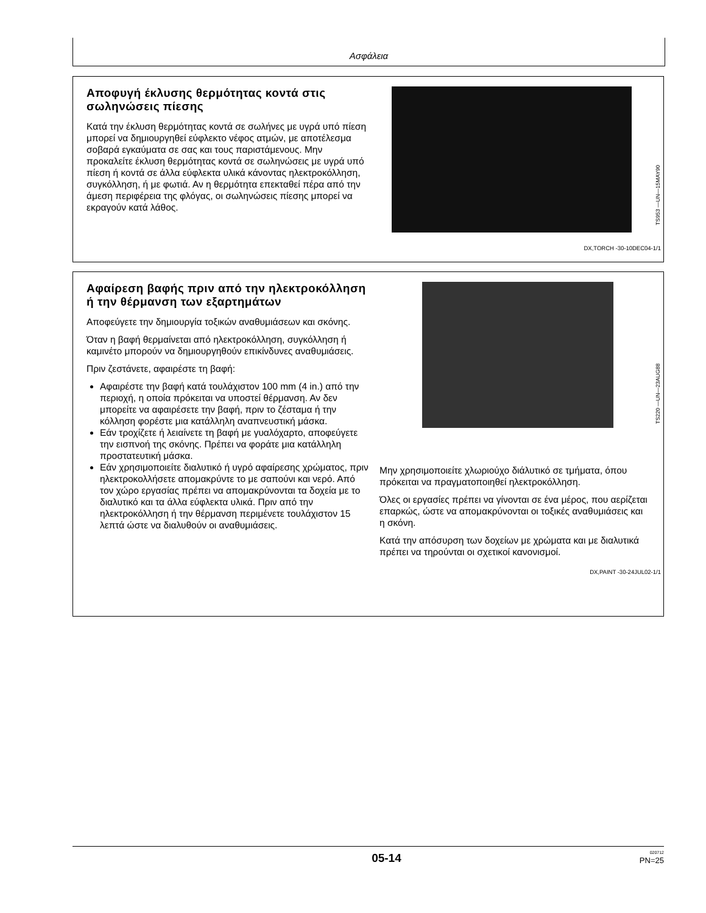Ασφάλεια
Αποφυγή έκλυσης θερμότητας κοντά στις σωληνώσεις πίεσης
Κατά την έκλυση θερμότητας κοντά σε σωλήνες με υγρά υπό πίεση μπορεί να δημιουργηθεί εύφλεκτο νέφος ατμών, με αποτέλεσμα σοβαρά εγκαύματα σε σας και τους παριστάμενους. Μην προκαλείτε έκλυση θερμότητας κοντά σε σωληνώσεις με υγρά υπό πίεση ή κοντά σε άλλα εύφλεκτα υλικά κάνοντας ηλεκτροκόλληση, συγκόλληση, ή με φωτιά. Αν η θερμότητα επεκταθεί πέρα από την άμεση περιφέρεια της φλόγας, οι σωληνώσεις πίεσης μπορεί να εκραγούν κατά λάθος.
TS953 —UN—15MAY90
DX,TORCH -30-10DEC04-1/1
Αφαίρεση βαφής πριν από την ηλεκτροκόλληση ή την θέρμανση των εξαρτημάτων
Αποφεύγετε την δημιουργία τοξικών αναθυμιάσεων και σκόνης.
Όταν η βαφή θερμαίνεται από ηλεκτροκόλληση, συγκόλληση ή καμινέτο μπορούν να δημιουργηθούν επικίνδυνες αναθυμιάσεις.
Πριν ζεστάνετε, αφαιρέστε τη βαφή:
Αφαιρέστε την βαφή κατά τουλάχιστον 100 mm (4 in.) από την περιοχή, η οποία πρόκειται να υποστεί θέρμανση. Αν δεν μπορείτε να αφαιρέσετε την βαφή, πριν το ζέσταμα ή την κόλληση φορέστε μια κατάλληλη αναπνευστική μάσκα.
Εάν τροχίζετε ή λειαίνετε τη βαφή με γυαλόχαρτο, αποφεύγετε την εισπνοή της σκόνης. Πρέπει να φοράτε μια κατάλληλη προστατευτική μάσκα.
Εάν χρησιμοποιείτε διαλυτικό ή υγρό αφαίρεσης χρώματος, πριν ηλεκτροκολλήσετε απομακρύντε το με σαπούνι και νερό. Από τον χώρο εργασίας πρέπει να απομακρύνονται τα δοχεία με το διαλυτικό και τα άλλα εύφλεκτα υλικά. Πριν από την ηλεκτροκόλληση ή την θέρμανση περιμένετε τουλάχιστον 15 λεπτά ώστε να διαλυθούν οι αναθυμιάσεις.
Μην χρησιμοποιείτε χλωριούχο διάλυτικό σε τμήματα, όπου πρόκειται να πραγματοποιηθεί ηλεκτροκόλληση.
Όλες οι εργασίες πρέπει να γίνονται σε ένα μέρος, που αερίζεται επαρκώς, ώστε να απομακρύνονται οι τοξικές αναθυμιάσεις και η σκόνη.
Κατά την απόσυρση των δοχείων με χρώματα και με διαλυτικά πρέπει να τηρούνται οι σχετικοί κανονισμοί.
TS220 —UN—23AUG88
DX,PAINT -30-24JUL02-1/1
05-14 020712
PN=25